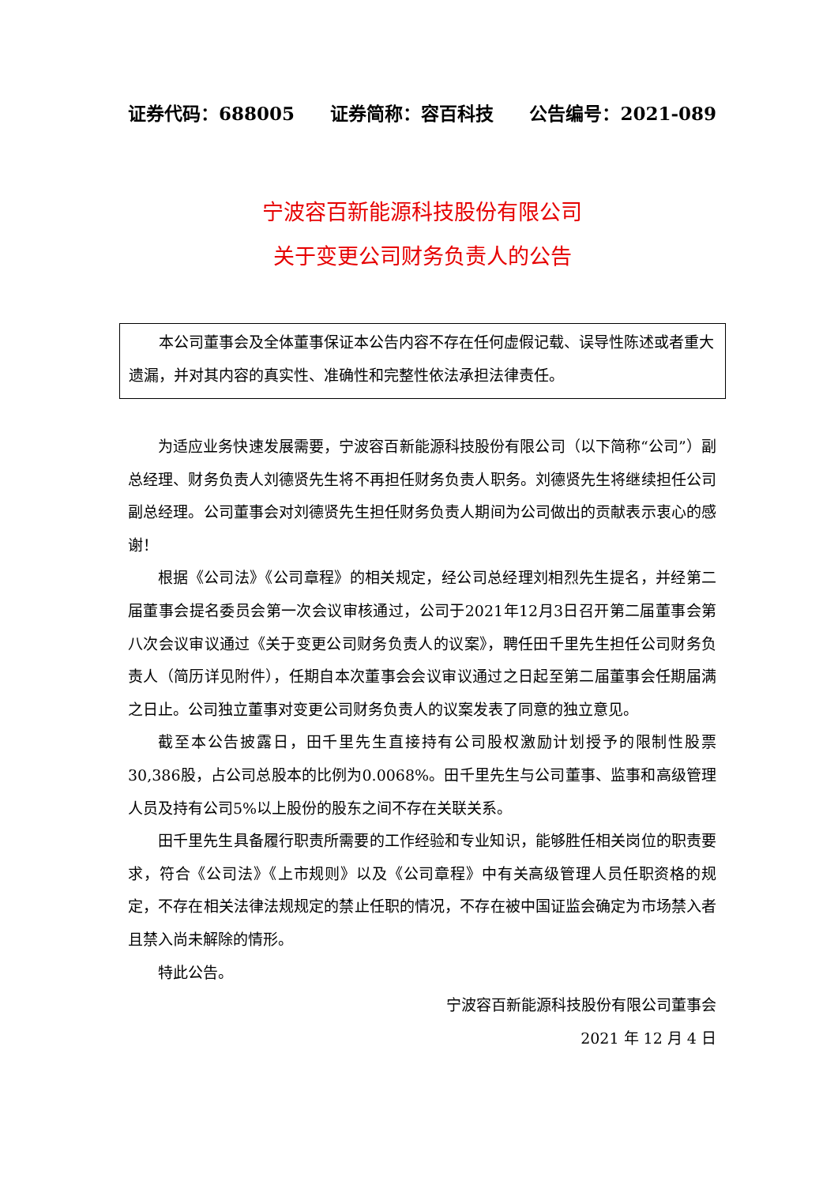证券代码：688005 证券简称：容百科技 公告编号：2021-089
宁波容百新能源科技股份有限公司
关于变更公司财务负责人的公告
本公司董事会及全体董事保证本公告内容不存在任何虚假记载、误导性陈述或者重大遗漏，并对其内容的真实性、准确性和完整性依法承担法律责任。
为适应业务快速发展需要，宁波容百新能源科技股份有限公司（以下简称“公司”）副总经理、财务负责人刘德贤先生将不再担任财务负责人职务。刘德贤先生将继续担任公司副总经理。公司董事会对刘德贤先生担任财务负责人期间为公司做出的贡献表示衷心的感谢！
根据《公司法》《公司章程》的相关规定，经公司总经理刘相烈先生提名，并经第二届董事会提名委员会第一次会议审核通过，公司于2021年12月3日召开第二届董事会第八次会议审议通过《关于变更公司财务负责人的议案》，聘任田千里先生担任公司财务负责人（简历详见附件），任期自本次董事会会议审议通过之日起至第二届董事会任期届满之日止。公司独立董事对变更公司财务负责人的议案发表了同意的独立意见。
截至本公告披露日，田千里先生直接持有公司股权激励计划授予的限制性股票30,386股，占公司总股本的比例为0.0068%。田千里先生与公司董事、监事和高级管理人员及持有公司5%以上股份的股东之间不存在关联关系。
田千里先生具备履行职责所需要的工作经验和专业知识，能够胜任相关岗位的职责要求，符合《公司法》《上市规则》以及《公司章程》中有关高级管理人员任职资格的规定，不存在相关法律法规规定的禁止任职的情况，不存在被中国证监会确定为市场禁入者且禁入尚未解除的情形。
特此公告。
宁波容百新能源科技股份有限公司董事会
2021 年 12 月 4 日